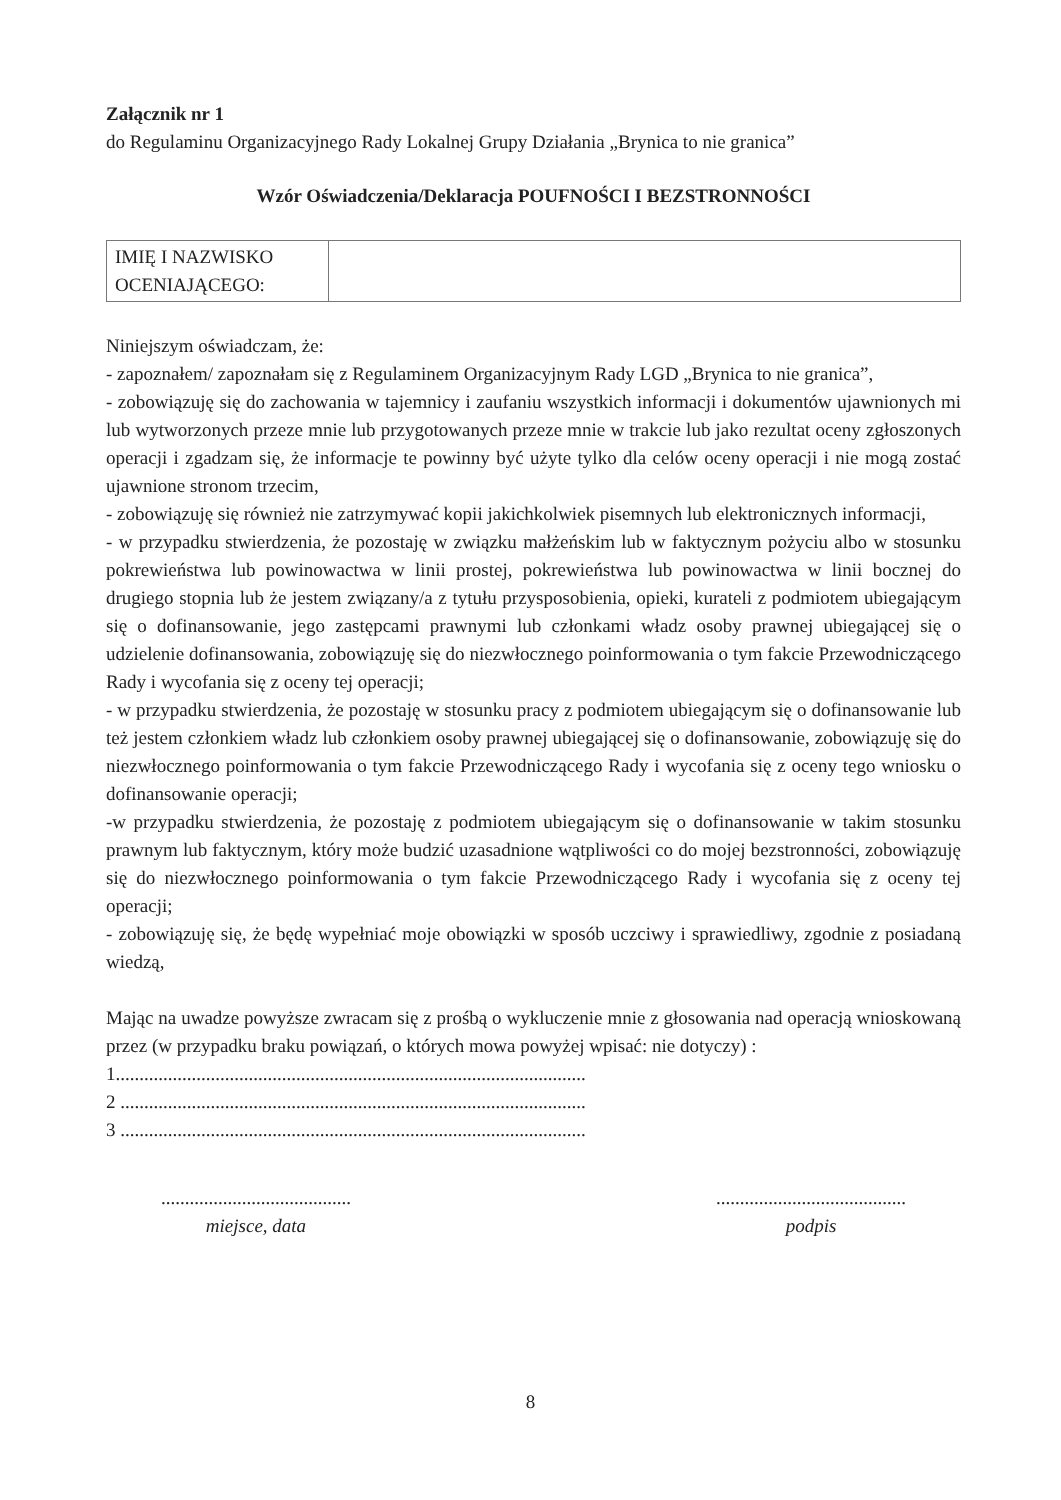Załącznik nr 1
do Regulaminu Organizacyjnego Rady Lokalnej Grupy Działania „Brynica to nie granica”
Wzór Oświadczenia/Deklaracja POUFNOŚCI I BEZSTRONNOŚCI
| IMIĘ I NAZWISKO OCENIAJĄCEGO: | |
Niniejszym oświadczam, że:
- zapoznałem/ zapoznałam się z Regulaminem Organizacyjnym Rady LGD „Brynica to nie granica”,
- zobowiązuję się do zachowania w tajemnicy i zaufaniu wszystkich informacji i dokumentów ujawnionych mi lub wytworzonych przeze mnie lub przygotowanych przeze mnie w trakcie lub jako rezultat oceny zgłoszonych operacji i zgadzam się, że informacje te powinny być użyte tylko dla celów oceny operacji i nie mogą zostać ujawnione stronom trzecim,
- zobowiązuję się również nie zatrzymywać kopii jakichkolwiek pisemnych lub elektronicznych informacji,
- w przypadku stwierdzenia, że pozostaję w związku małżeńskim lub w faktycznym pożyciu albo w stosunku pokrewieństwa lub powinowactwa w linii prostej, pokrewieństwa lub powinowactwa w linii bocznej do drugiego stopnia lub że jestem związany/a z tytułu przysposobienia, opieki, kurateli z podmiotem ubiegającym się o dofinansowanie, jego zastępcami prawnymi lub członkami władz osoby prawnej ubiegającej się o udzielenie dofinansowania, zobowiązuję się do niezwłocznego poinformowania o tym fakcie Przewodniczącego Rady i wycofania się z oceny tej operacji;
- w przypadku stwierdzenia, że pozostaję w stosunku pracy z podmiotem ubiegającym się o dofinansowanie lub też jestem członkiem władz lub członkiem osoby prawnej ubiegającej się o dofinansowanie, zobowiązuję się do niezwłocznego poinformowania o tym fakcie Przewodniczącego Rady i wycofania się z oceny tego wniosku o dofinansowanie operacji;
-w przypadku stwierdzenia, że pozostaję z podmiotem ubiegającym się o dofinansowanie w takim stosunku prawnym lub faktycznym, który może budzić uzasadnione wątpliwości co do mojej bezstronności, zobowiązuję się do niezwłocznego poinformowania o tym fakcie Przewodniczącego Rady i wycofania się z oceny tej operacji;
- zobowiązuję się, że będę wypełniać moje obowiązki w sposób uczciwy i sprawiedliwy, zgodnie z posiadaną wiedzą,
Mając na uwadze powyższe zwracam się z prośbą o wykluczenie mnie z głosowania nad operacją wnioskowaną przez (w przypadku braku powiązań, o których mowa powyżej wpisać: nie dotyczy) :
1...................................................................................................
2 ..................................................................................................
3 ..................................................................................................
........................................
miejsce, data
........................................
podpis
8